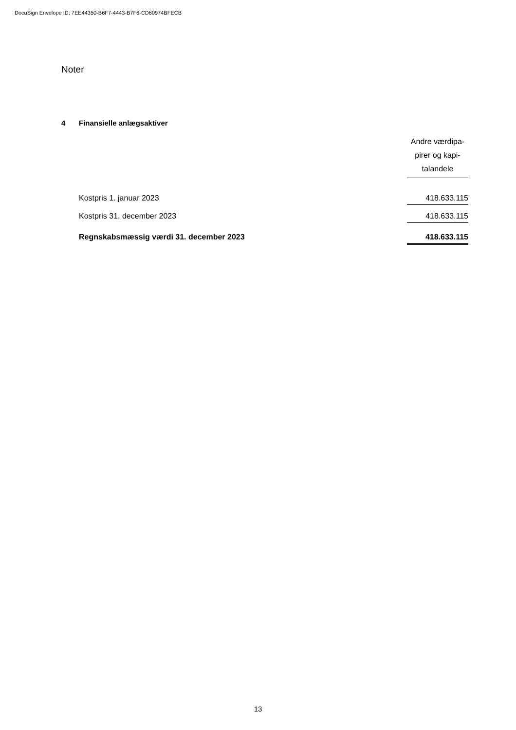DocuSign Envelope ID: 7EE44350-B6F7-4443-B7F6-CD60974BFECB
Noter
4 Finansielle anlægsaktiver
| | Andre værdipa- pirer og kapi- talandele |
| --- | --- |
| Kostpris 1. januar 2023 | 418.633.115 |
| Kostpris 31. december 2023 | 418.633.115 |
| Regnskabsmæssig værdi 31. december 2023 | 418.633.115 |
13